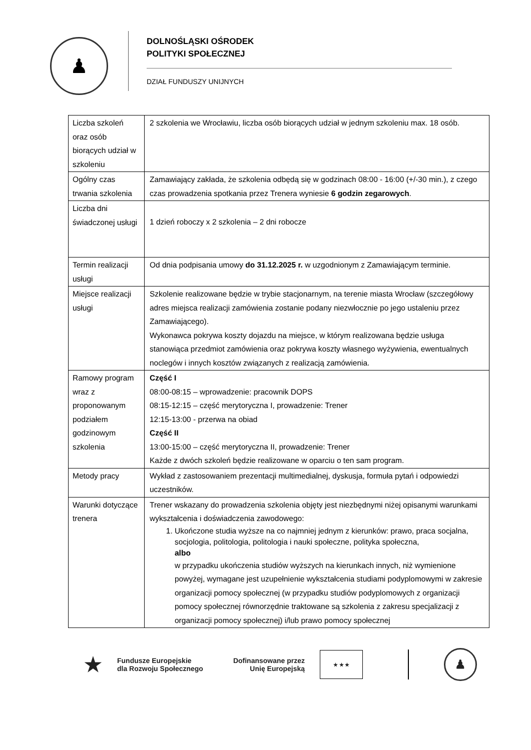♟
DOLNOŚLĄSKI OŚRODEK
POLITYKI SPOŁECZNEJ
DZIAŁ FUNDUSZY UNIJNYCH
| Liczba szkoleń oraz osób biorących udział w szkoleniu | 2 szkolenia we Wrocławiu, liczba osób biorących udział w jednym szkoleniu max. 18 osób. |
| Ogólny czas trwania szkolenia | Zamawiający zakłada, że szkolenia odbędą się w godzinach 08:00 - 16:00 (+/-30 min.), z czego czas prowadzenia spotkania przez Trenera wyniesie 6 godzin zegarowych . |
| Liczba dni świadczonej usługi | 1 dzień roboczy x 2 szkolenia – 2 dni robocze |
| Termin realizacji usługi | Od dnia podpisania umowy do 31.12.2025 r. w uzgodnionym z Zamawiającym terminie. |
| Miejsce realizacji usługi | Szkolenie realizowane będzie w trybie stacjonarnym, na terenie miasta Wrocław (szczegółowy adres miejsca realizacji zamówienia zostanie podany niezwłocznie po jego ustaleniu przez Zamawiającego). Wykonawca pokrywa koszty dojazdu na miejsce, w którym realizowana będzie usługa stanowiąca przedmiot zamówienia oraz pokrywa koszty własnego wyżywienia, ewentualnych noclegów i innych kosztów związanych z realizacją zamówienia. |
| Ramowy program wraz z proponowanym podziałem godzinowym szkolenia | Część I 08:00-08:15 – wprowadzenie: pracownik DOPS 08:15-12:15 – część merytoryczna I, prowadzenie: Trener 12:15-13:00 - przerwa na obiad Część II 13:00-15:00 – część merytoryczna II, prowadzenie: Trener Każde z dwóch szkoleń będzie realizowane w oparciu o ten sam program. |
| Metody pracy | Wykład z zastosowaniem prezentacji multimedialnej, dyskusja, formuła pytań i odpowiedzi uczestników. |
| Warunki dotyczące trenera | Trener wskazany do prowadzenia szkolenia objęty jest niezbędnymi niżej opisanymi warunkami wykształcenia i doświadczenia zawodowego: 1. Ukończone studia wyższe na co najmniej jednym z kierunków: prawo, praca socjalna, socjologia, politologia, politologia i nauki społeczne, polityka społeczna, albo w przypadku ukończenia studiów wyższych na kierunkach innych, niż wymienione powyżej, wymagane jest uzupełnienie wykształcenia studiami podyplomowymi w zakresie organizacji pomocy społecznej (w przypadku studiów podyplomowych z organizacji pomocy społecznej równorzędnie traktowane są szkolenia z zakresu specjalizacji z organizacji pomocy społecznej) i/lub prawo pomocy społecznej |
★
Fundusze Europejskie
dla Rozwoju Społecznego
Dofinansowane przez
Unię Europejską
★ ★ ★
♟